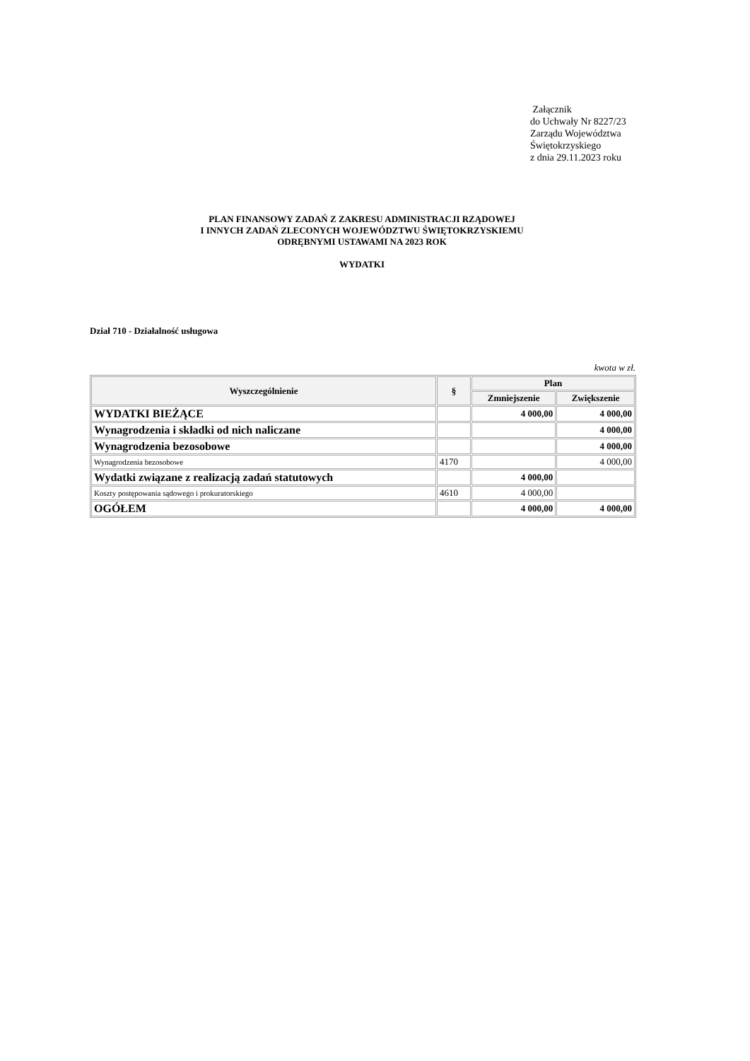Załącznik
do Uchwały Nr 8227/23
Zarządu Województwa
Świętokrzyskiego
z dnia 29.11.2023 roku
PLAN FINANSOWY ZADAŃ Z ZAKRESU ADMINISTRACJI RZĄDOWEJ
I INNYCH ZADAŃ ZLECONYCH WOJEWÓDZTWU ŚWIĘTOKRZYSKIEMU
ODRĘBNYMI USTAWAMI NA 2023 ROK
WYDATKI
Dział 710 - Działalność usługowa
kwota w zł.
| Wyszczególnienie | § | Plan | |
| --- | --- | --- | --- |
| | | Zmniejszenie | Zwiększenie |
| WYDATKI BIEŻĄCE | | 4 000,00 | 4 000,00 |
| Wynagrodzenia i składki od nich naliczane | | | 4 000,00 |
| Wynagrodzenia bezosobowe | | | 4 000,00 |
| Wynagrodzenia bezosobowe | 4170 | | 4 000,00 |
| Wydatki związane z realizacją zadań statutowych | | 4 000,00 | |
| Koszty postępowania sądowego i prokuratorskiego | 4610 | 4 000,00 | |
| OGÓŁEM | | 4 000,00 | 4 000,00 |